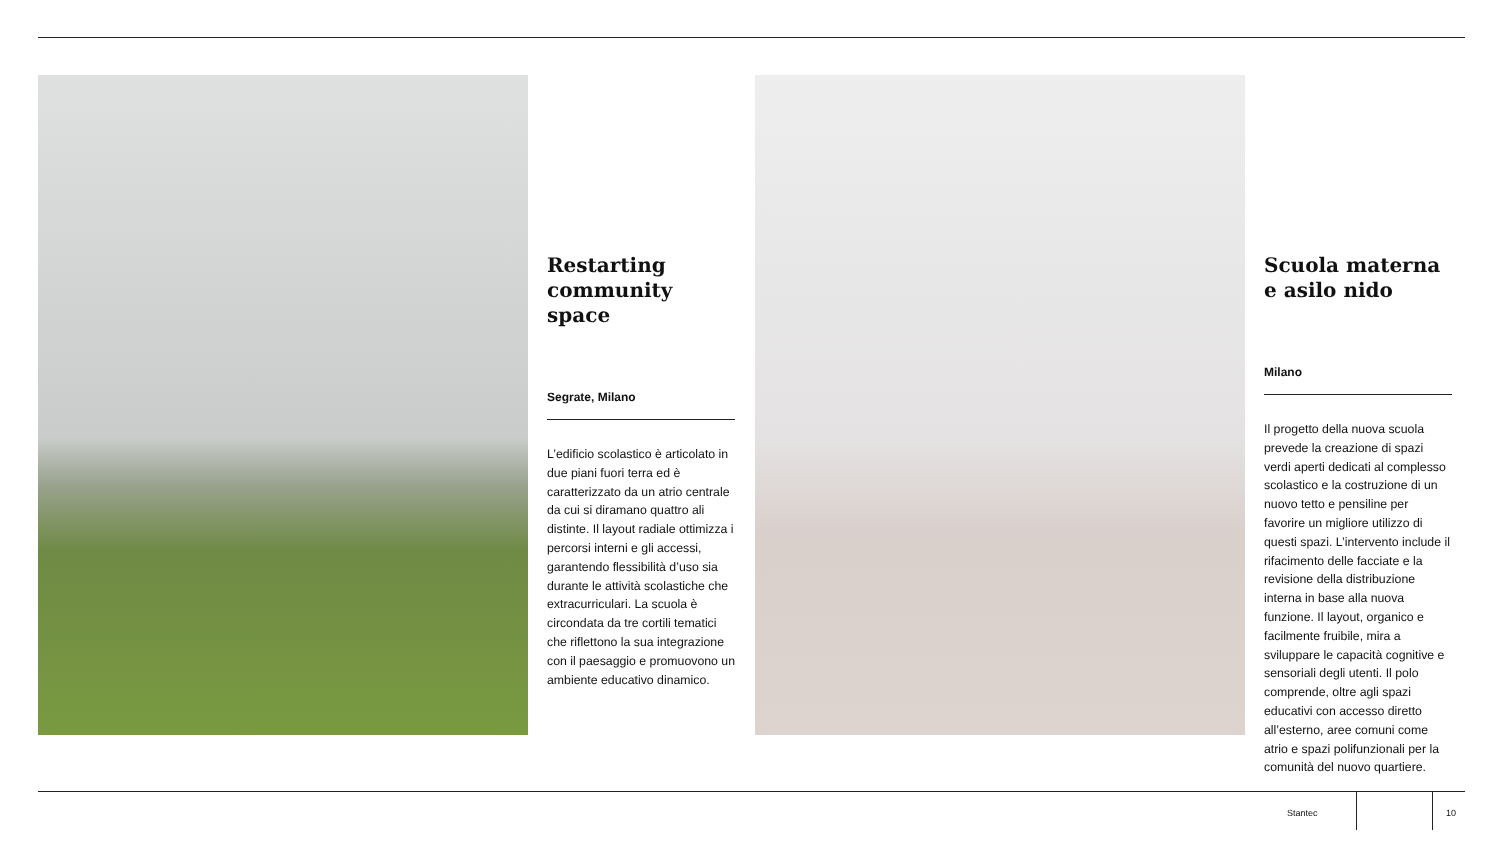Restarting community space
Segrate, Milano
L’edificio scolastico è articolato in due piani fuori terra ed è caratterizzato da un atrio centrale da cui si diramano quattro ali distinte. Il layout radiale ottimizza i percorsi interni e gli accessi, garantendo flessibilità d’uso sia durante le attività scolastiche che extracurriculari. La scuola è circondata da tre cortili tematici che riflettono la sua integrazione con il paesaggio e promuovono un ambiente educativo dinamico.
Scuola materna e asilo nido
Milano
Il progetto della nuova scuola prevede la creazione di spazi verdi aperti dedicati al complesso scolastico e la costruzione di un nuovo tetto e pensiline per favorire un migliore utilizzo di questi spazi. L’intervento include il rifacimento delle facciate e la revisione della distribuzione interna in base alla nuova funzione. Il layout, organico e facilmente fruibile, mira a sviluppare le capacità cognitive e sensoriali degli utenti. Il polo comprende, oltre agli spazi educativi con accesso diretto all’esterno, aree comuni come atrio e spazi polifunzionali per la comunità del nuovo quartiere.
Stantec 10